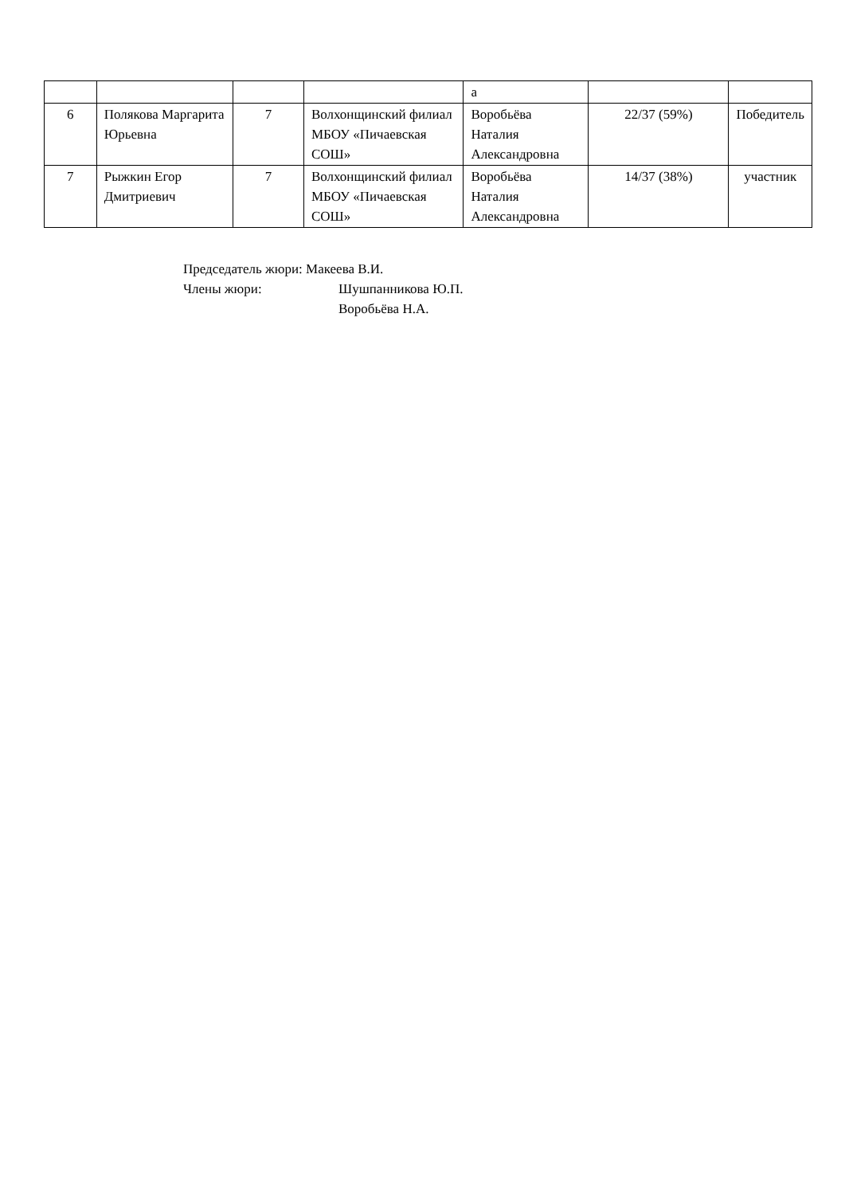| | | | | а | | |
| 6 | Полякова Маргарита Юрьевна | 7 | Волхонщинский филиал МБОУ «Пичаевская СОШ» | Воробьёва Наталия Александровна | 22/37 (59%) | Победитель |
| 7 | Рыжкин Егор Дмитриевич | 7 | Волхонщинский филиал МБОУ «Пичаевская СОШ» | Воробьёва Наталия Александровна | 14/37 (38%) | участник |
Председатель жюри: Макеева В.И.
Члены жюри: Шушпанникова Ю.П.
Воробьёва Н.А.